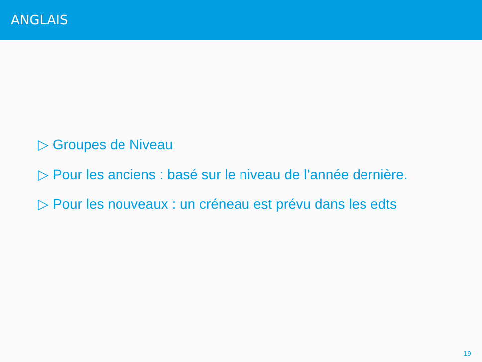ANGLAIS
▷ Groupes de Niveau
▷ Pour les anciens : basé sur le niveau de l’année dernière.
▷ Pour les nouveaux : un créneau est prévu dans les edts
19